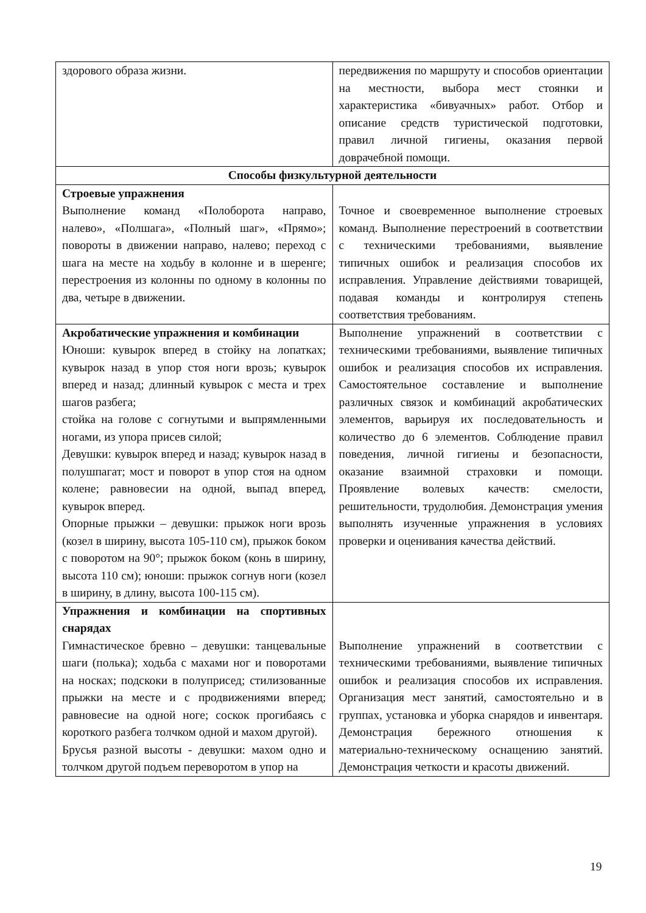| здорового образа жизни. | передвижения по маршруту и способов ориентации на местности, выбора мест стоянки и характеристика «бивуачных» работ. Отбор и описание средств туристической подготовки, правил личной гигиены, оказания первой доврачебной помощи. |
| Способы физкультурной деятельности | |
| Строевые упражнения Выполнение команд «Полоборота направо, налево», «Полшага», «Полный шаг», «Прямо»; повороты в движении направо, налево; переход с шага на месте на ходьбу в колонне и в шеренге; перестроения из колонны по одному в колонны по два, четыре в движении. | Точное и своевременное выполнение строевых команд. Выполнение перестроений в соответствии с техническими требованиями, выявление типичных ошибок и реализация способов их исправления. Управление действиями товарищей, подавая команды и контролируя степень соответствия требованиям. |
| Акробатические упражнения и комбинации Юноши: кувырок вперед в стойку на лопатках; кувырок назад в упор стоя ноги врозь; кувырок вперед и назад; длинный кувырок с места и трех шагов разбега; стойка на голове с согнутыми и выпрямленными ногами, из упора присев силой; Девушки: кувырок вперед и назад; кувырок назад в полушпагат; мост и поворот в упор стоя на одном колене; равновесии на одной, выпад вперед, кувырок вперед. Опорные прыжки – девушки: прыжок ноги врозь (козел в ширину, высота 105-110 см), прыжок боком с поворотом на 90°; прыжок боком (конь в ширину, высота 110 см); юноши: прыжок согнув ноги (козел в ширину, в длину, высота 100-115 см). | Выполнение упражнений в соответствии с техническими требованиями, выявление типичных ошибок и реализация способов их исправления. Самостоятельное составление и выполнение различных связок и комбинаций акробатических элементов, варьируя их последовательность и количество до 6 элементов. Соблюдение правил поведения, личной гигиены и безопасности, оказание взаимной страховки и помощи. Проявление волевых качеств: смелости, решительности, трудолюбия. Демонстрация умения выполнять изученные упражнения в условиях проверки и оценивания качества действий. |
| Упражнения и комбинации на спортивных снарядах Гимнастическое бревно – девушки: танцевальные шаги (полька); ходьба с махами ног и поворотами на носках; подскоки в полуприсед; стилизованные прыжки на месте и с продвижениями вперед; равновесие на одной ноге; соскок прогибаясь с короткого разбега толчком одной и махом другой). Брусья разной высоты - девушки: махом одно и толчком другой подъем переворотом в упор на | Выполнение упражнений в соответствии с техническими требованиями, выявление типичных ошибок и реализация способов их исправления. Организация мест занятий, самостоятельно и в группах, установка и уборка снарядов и инвентаря. Демонстрация бережного отношения к материально-техническому оснащению занятий. Демонстрация четкости и красоты движений. |
19